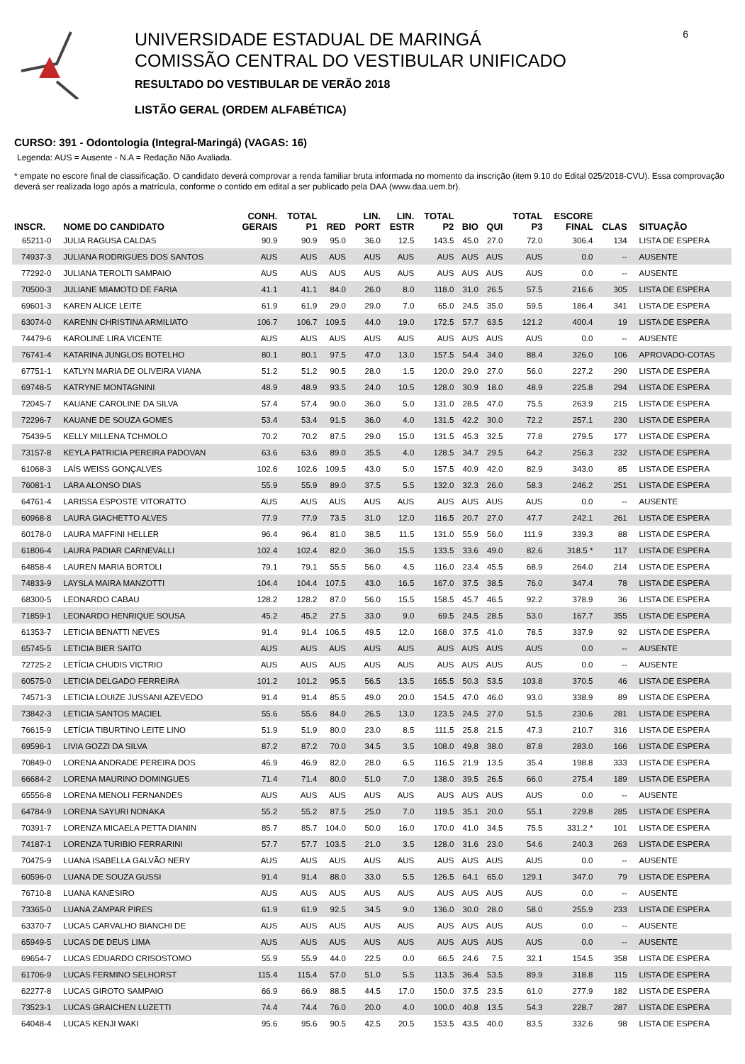UNIVERSIDADE ESTADUAL DE MARINGÁ
COMISSÃO CENTRAL DO VESTIBULAR UNIFICADO
RESULTADO DO VESTIBULAR DE VERÃO 2018
LISTÃO GERAL (ORDEM ALFABÉTICA)
6
CURSO: 391 - Odontologia (Integral-Maringá) (VAGAS: 16)
Legenda: AUS = Ausente - N.A = Redação Não Avaliada.
* empate no escore final de classificação. O candidato deverá comprovar a renda familiar bruta informada no momento da inscrição (item 9.10 do Edital 025/2018-CVU). Essa comprovação deverá ser realizada logo após a matrícula, conforme o contido em edital a ser publicado pela DAA (www.daa.uem.br).
| INSCR. | NOME DO CANDIDATO | CONH. GERAIS | TOTAL P1 | RED | LIN. PORT | LIN. ESTR | TOTAL P2 | BIO | QUI | TOTAL P3 | ESCORE FINAL | CLAS | SITUAÇÃO |
| --- | --- | --- | --- | --- | --- | --- | --- | --- | --- | --- | --- | --- | --- |
| 65211-0 | JULIA RAGUSA CALDAS | 90.9 | 90.9 | 95.0 | 36.0 | 12.5 | 143.5 | 45.0 | 27.0 | 72.0 | 306.4 | 134 | LISTA DE ESPERA |
| 74937-3 | JULIANA RODRIGUES DOS SANTOS | AUS | AUS | AUS | AUS | AUS | AUS | AUS | AUS | AUS | 0.0 | -- | AUSENTE |
| 77292-0 | JULIANA TEROLTI SAMPAIO | AUS | AUS | AUS | AUS | AUS | AUS | AUS | AUS | AUS | 0.0 | -- | AUSENTE |
| 70500-3 | JULIANE MIAMOTO DE FARIA | 41.1 | 41.1 | 84.0 | 26.0 | 8.0 | 118.0 | 31.0 | 26.5 | 57.5 | 216.6 | 305 | LISTA DE ESPERA |
| 69601-3 | KAREN ALICE LEITE | 61.9 | 61.9 | 29.0 | 29.0 | 7.0 | 65.0 | 24.5 | 35.0 | 59.5 | 186.4 | 341 | LISTA DE ESPERA |
| 63074-0 | KARENN CHRISTINA ARMILIATO | 106.7 | 106.7 | 109.5 | 44.0 | 19.0 | 172.5 | 57.7 | 63.5 | 121.2 | 400.4 | 19 | LISTA DE ESPERA |
| 74479-6 | KAROLINE LIRA VICENTE | AUS | AUS | AUS | AUS | AUS | AUS | AUS | AUS | AUS | 0.0 | -- | AUSENTE |
| 76741-4 | KATARINA JUNGLOS BOTELHO | 80.1 | 80.1 | 97.5 | 47.0 | 13.0 | 157.5 | 54.4 | 34.0 | 88.4 | 326.0 | 106 | APROVADO-COTAS |
| 67751-1 | KATLYN MARIA DE OLIVEIRA VIANA | 51.2 | 51.2 | 90.5 | 28.0 | 1.5 | 120.0 | 29.0 | 27.0 | 56.0 | 227.2 | 290 | LISTA DE ESPERA |
| 69748-5 | KATRYNE MONTAGNINI | 48.9 | 48.9 | 93.5 | 24.0 | 10.5 | 128.0 | 30.9 | 18.0 | 48.9 | 225.8 | 294 | LISTA DE ESPERA |
| 72045-7 | KAUANE CAROLINE DA SILVA | 57.4 | 57.4 | 90.0 | 36.0 | 5.0 | 131.0 | 28.5 | 47.0 | 75.5 | 263.9 | 215 | LISTA DE ESPERA |
| 72296-7 | KAUANE DE SOUZA GOMES | 53.4 | 53.4 | 91.5 | 36.0 | 4.0 | 131.5 | 42.2 | 30.0 | 72.2 | 257.1 | 230 | LISTA DE ESPERA |
| 75439-5 | KELLY MILLENA TCHMOLO | 70.2 | 70.2 | 87.5 | 29.0 | 15.0 | 131.5 | 45.3 | 32.5 | 77.8 | 279.5 | 177 | LISTA DE ESPERA |
| 73157-8 | KEYLA PATRICIA PEREIRA PADOVAN | 63.6 | 63.6 | 89.0 | 35.5 | 4.0 | 128.5 | 34.7 | 29.5 | 64.2 | 256.3 | 232 | LISTA DE ESPERA |
| 61068-3 | LAÍS WEISS GONÇALVES | 102.6 | 102.6 | 109.5 | 43.0 | 5.0 | 157.5 | 40.9 | 42.0 | 82.9 | 343.0 | 85 | LISTA DE ESPERA |
| 76081-1 | LARA ALONSO DIAS | 55.9 | 55.9 | 89.0 | 37.5 | 5.5 | 132.0 | 32.3 | 26.0 | 58.3 | 246.2 | 251 | LISTA DE ESPERA |
| 64761-4 | LARISSA ESPOSTE VITORATTO | AUS | AUS | AUS | AUS | AUS | AUS | AUS | AUS | AUS | 0.0 | -- | AUSENTE |
| 60968-8 | LAURA GIACHETTO ALVES | 77.9 | 77.9 | 73.5 | 31.0 | 12.0 | 116.5 | 20.7 | 27.0 | 47.7 | 242.1 | 261 | LISTA DE ESPERA |
| 60178-0 | LAURA MAFFINI HELLER | 96.4 | 96.4 | 81.0 | 38.5 | 11.5 | 131.0 | 55.9 | 56.0 | 111.9 | 339.3 | 88 | LISTA DE ESPERA |
| 61806-4 | LAURA PADIAR CARNEVALLI | 102.4 | 102.4 | 82.0 | 36.0 | 15.5 | 133.5 | 33.6 | 49.0 | 82.6 | 318.5 * | 117 | LISTA DE ESPERA |
| 64858-4 | LAUREN MARIA BORTOLI | 79.1 | 79.1 | 55.5 | 56.0 | 4.5 | 116.0 | 23.4 | 45.5 | 68.9 | 264.0 | 214 | LISTA DE ESPERA |
| 74833-9 | LAYSLA MAIRA MANZOTTI | 104.4 | 104.4 | 107.5 | 43.0 | 16.5 | 167.0 | 37.5 | 38.5 | 76.0 | 347.4 | 78 | LISTA DE ESPERA |
| 68300-5 | LEONARDO CABAU | 128.2 | 128.2 | 87.0 | 56.0 | 15.5 | 158.5 | 45.7 | 46.5 | 92.2 | 378.9 | 36 | LISTA DE ESPERA |
| 71859-1 | LEONARDO HENRIQUE SOUSA | 45.2 | 45.2 | 27.5 | 33.0 | 9.0 | 69.5 | 24.5 | 28.5 | 53.0 | 167.7 | 355 | LISTA DE ESPERA |
| 61353-7 | LETICIA BENATTI NEVES | 91.4 | 91.4 | 106.5 | 49.5 | 12.0 | 168.0 | 37.5 | 41.0 | 78.5 | 337.9 | 92 | LISTA DE ESPERA |
| 65745-5 | LETICIA BIER SAITO | AUS | AUS | AUS | AUS | AUS | AUS | AUS | AUS | AUS | 0.0 | -- | AUSENTE |
| 72725-2 | LETÍCIA CHUDIS VICTRIO | AUS | AUS | AUS | AUS | AUS | AUS | AUS | AUS | AUS | 0.0 | -- | AUSENTE |
| 60575-0 | LETICIA DELGADO FERREIRA | 101.2 | 101.2 | 95.5 | 56.5 | 13.5 | 165.5 | 50.3 | 53.5 | 103.8 | 370.5 | 46 | LISTA DE ESPERA |
| 74571-3 | LETICIA LOUIZE JUSSANI AZEVEDO | 91.4 | 91.4 | 85.5 | 49.0 | 20.0 | 154.5 | 47.0 | 46.0 | 93.0 | 338.9 | 89 | LISTA DE ESPERA |
| 73842-3 | LETICIA SANTOS MACIEL | 55.6 | 55.6 | 84.0 | 26.5 | 13.0 | 123.5 | 24.5 | 27.0 | 51.5 | 230.6 | 281 | LISTA DE ESPERA |
| 76615-9 | LETÍCIA TIBURTINO LEITE LINO | 51.9 | 51.9 | 80.0 | 23.0 | 8.5 | 111.5 | 25.8 | 21.5 | 47.3 | 210.7 | 316 | LISTA DE ESPERA |
| 69596-1 | LIVIA GOZZI DA SILVA | 87.2 | 87.2 | 70.0 | 34.5 | 3.5 | 108.0 | 49.8 | 38.0 | 87.8 | 283.0 | 166 | LISTA DE ESPERA |
| 70849-0 | LORENA ANDRADE PEREIRA DOS | 46.9 | 46.9 | 82.0 | 28.0 | 6.5 | 116.5 | 21.9 | 13.5 | 35.4 | 198.8 | 333 | LISTA DE ESPERA |
| 66684-2 | LORENA MAURINO DOMINGUES | 71.4 | 71.4 | 80.0 | 51.0 | 7.0 | 138.0 | 39.5 | 26.5 | 66.0 | 275.4 | 189 | LISTA DE ESPERA |
| 65556-8 | LORENA MENOLI FERNANDES | AUS | AUS | AUS | AUS | AUS | AUS | AUS | AUS | AUS | 0.0 | -- | AUSENTE |
| 64784-9 | LORENA SAYURI NONAKA | 55.2 | 55.2 | 87.5 | 25.0 | 7.0 | 119.5 | 35.1 | 20.0 | 55.1 | 229.8 | 285 | LISTA DE ESPERA |
| 70391-7 | LORENZA MICAELA PETTA DIANIN | 85.7 | 85.7 | 104.0 | 50.0 | 16.0 | 170.0 | 41.0 | 34.5 | 75.5 | 331.2 * | 101 | LISTA DE ESPERA |
| 74187-1 | LORENZA TURIBIO FERRARINI | 57.7 | 57.7 | 103.5 | 21.0 | 3.5 | 128.0 | 31.6 | 23.0 | 54.6 | 240.3 | 263 | LISTA DE ESPERA |
| 70475-9 | LUANA ISABELLA GALVÃO NERY | AUS | AUS | AUS | AUS | AUS | AUS | AUS | AUS | AUS | 0.0 | -- | AUSENTE |
| 60596-0 | LUANA DE SOUZA GUSSI | 91.4 | 91.4 | 88.0 | 33.0 | 5.5 | 126.5 | 64.1 | 65.0 | 129.1 | 347.0 | 79 | LISTA DE ESPERA |
| 76710-8 | LUANA KANESIRO | AUS | AUS | AUS | AUS | AUS | AUS | AUS | AUS | AUS | 0.0 | -- | AUSENTE |
| 73365-0 | LUANA ZAMPAR PIRES | 61.9 | 61.9 | 92.5 | 34.5 | 9.0 | 136.0 | 30.0 | 28.0 | 58.0 | 255.9 | 233 | LISTA DE ESPERA |
| 63370-7 | LUCAS CARVALHO BIANCHI DE | AUS | AUS | AUS | AUS | AUS | AUS | AUS | AUS | AUS | 0.0 | -- | AUSENTE |
| 65949-5 | LUCAS DE DEUS LIMA | AUS | AUS | AUS | AUS | AUS | AUS | AUS | AUS | AUS | 0.0 | -- | AUSENTE |
| 69654-7 | LUCAS EDUARDO CRISOSTOMO | 55.9 | 55.9 | 44.0 | 22.5 | 0.0 | 66.5 | 24.6 | 7.5 | 32.1 | 154.5 | 358 | LISTA DE ESPERA |
| 61706-9 | LUCAS FERMINO SELHORST | 115.4 | 115.4 | 57.0 | 51.0 | 5.5 | 113.5 | 36.4 | 53.5 | 89.9 | 318.8 | 115 | LISTA DE ESPERA |
| 62277-8 | LUCAS GIROTO SAMPAIO | 66.9 | 66.9 | 88.5 | 44.5 | 17.0 | 150.0 | 37.5 | 23.5 | 61.0 | 277.9 | 182 | LISTA DE ESPERA |
| 73523-1 | LUCAS GRAICHEN LUZETTI | 74.4 | 74.4 | 76.0 | 20.0 | 4.0 | 100.0 | 40.8 | 13.5 | 54.3 | 228.7 | 287 | LISTA DE ESPERA |
| 64048-4 | LUCAS KENJI WAKI | 95.6 | 95.6 | 90.5 | 42.5 | 20.5 | 153.5 | 43.5 | 40.0 | 83.5 | 332.6 | 98 | LISTA DE ESPERA |